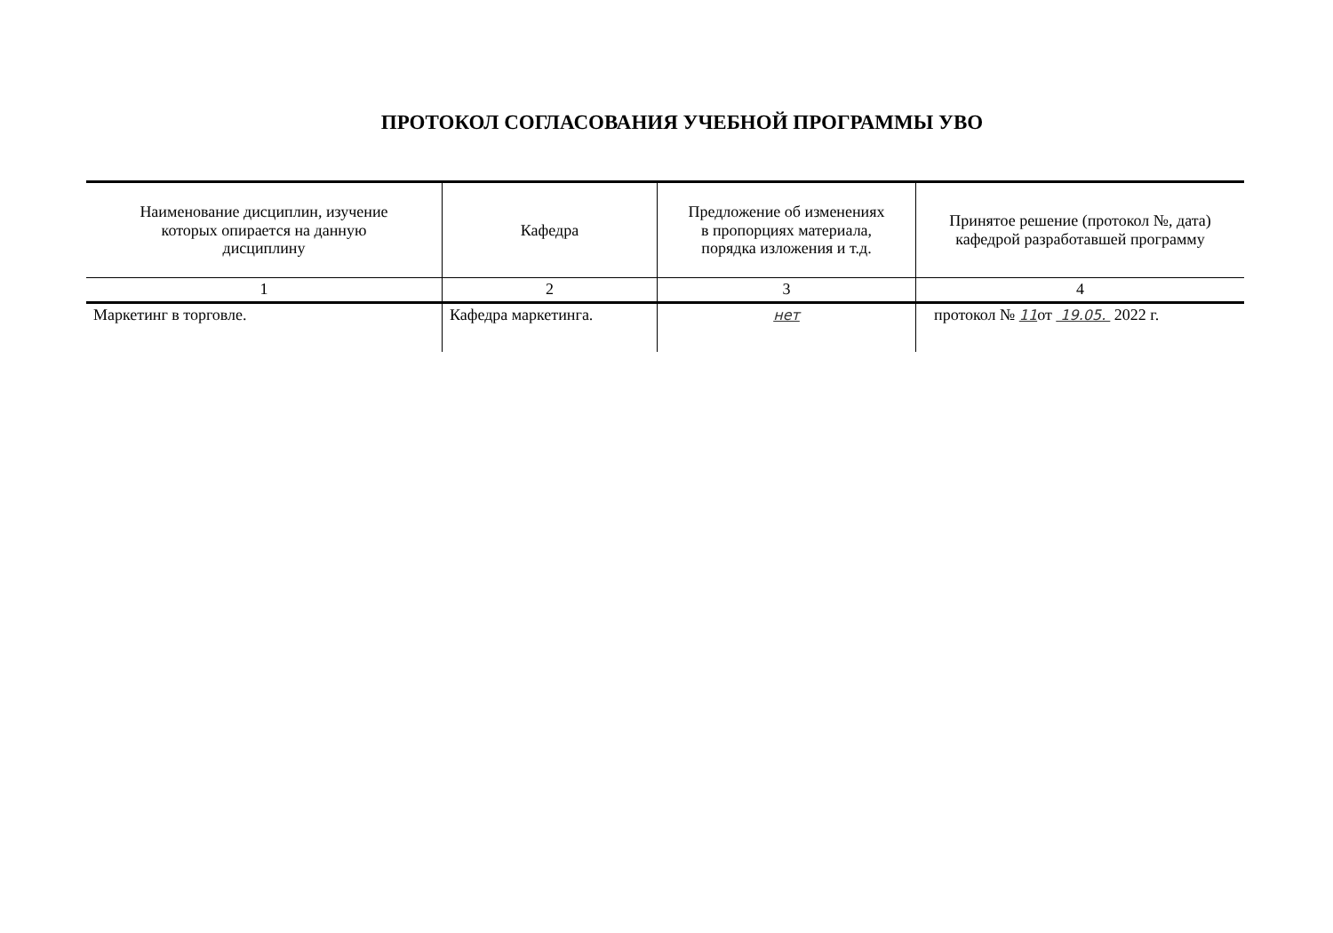ПРОТОКОЛ СОГЛАСОВАНИЯ УЧЕБНОЙ ПРОГРАММЫ УВО
| Наименование дисциплин, изучение которых опирается на данную дисциплину | Кафедра | Предложение об изменениях в пропорциях материала, порядка изложения и т.д. | Принятое решение (протокол №, дата) кафедрой разработавшей программу |
| --- | --- | --- | --- |
| 1 | 2 | 3 | 4 |
| Маркетинг в торговле. | Кафедра маркетинга. | нет | протокол № 11 от 19.05. 2022 г. |